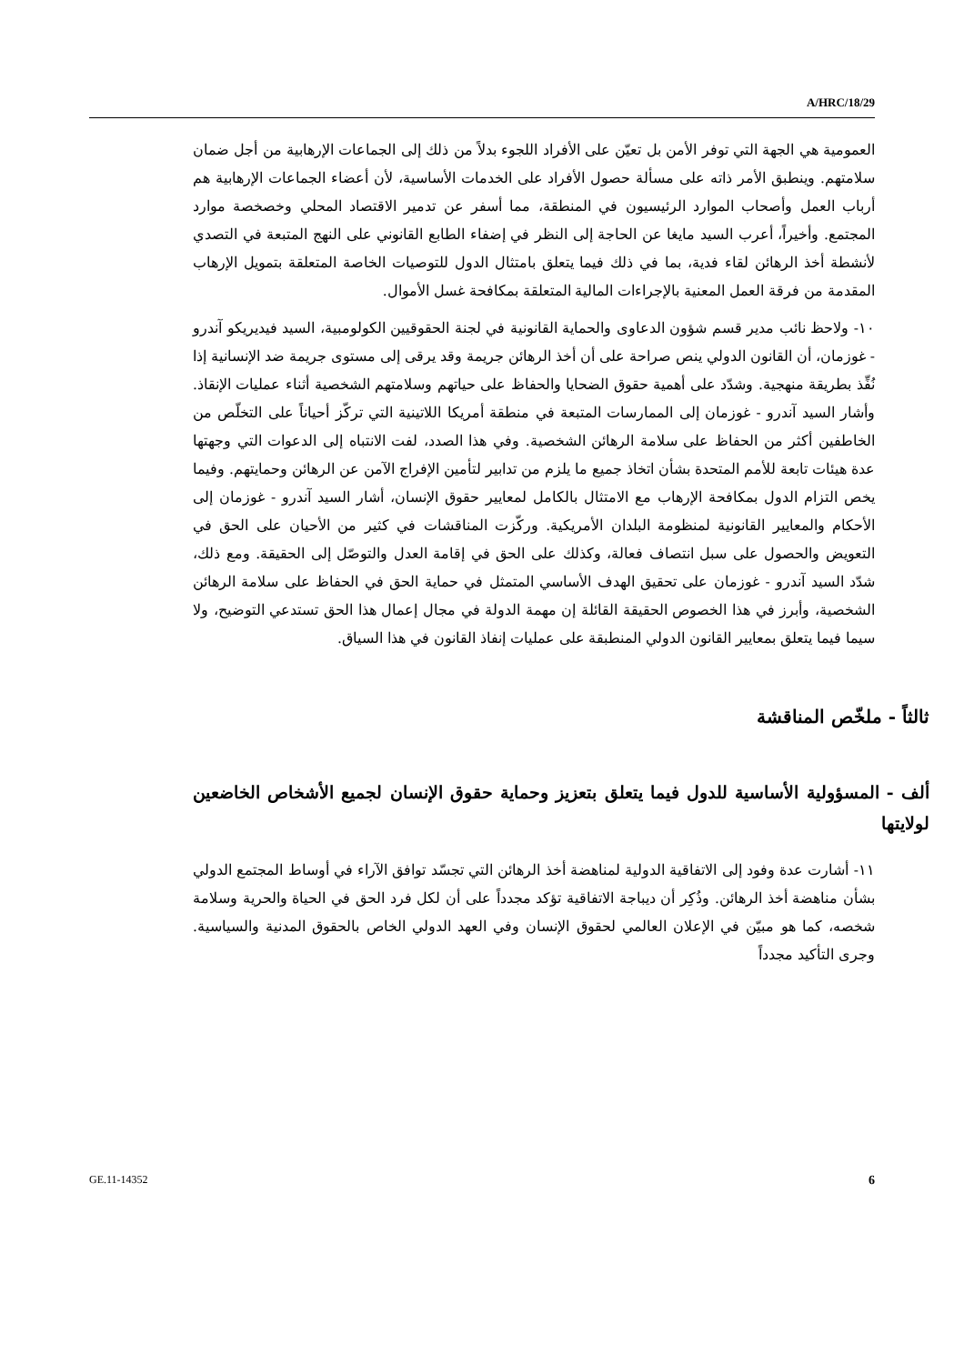A/HRC/18/29
العمومية هي الجهة التي توفر الأمن بل تعيّن على الأفراد اللجوء بدلاً من ذلك إلى الجماعات الإرهابية من أجل ضمان سلامتهم. وينطبق الأمر ذاته على مسألة حصول الأفراد على الخدمات الأساسية، لأن أعضاء الجماعات الإرهابية هم أرباب العمل وأصحاب الموارد الرئيسيون في المنطقة، مما أسفر عن تدمير الاقتصاد المحلي وخصخصة موارد المجتمع. وأخيراً، أعرب السيد مايغا عن الحاجة إلى النظر في إضفاء الطابع القانوني على النهج المتبعة في التصدي لأنشطة أخذ الرهائن لقاء فدية، بما في ذلك فيما يتعلق بامتثال الدول للتوصيات الخاصة المتعلقة بتمويل الإرهاب المقدمة من فرقة العمل المعنية بالإجراءات المالية المتعلقة بمكافحة غسل الأموال.
١٠- ولاحظ نائب مدير قسم شؤون الدعاوى والحماية القانونية في لجنة الحقوقيين الكولومبية، السيد فيديريكو آندرو - غوزمان، أن القانون الدولي ينص صراحة على أن أخذ الرهائن جريمة وقد يرقى إلى مستوى جريمة ضد الإنسانية إذا نُفِّذ بطريقة منهجية. وشدّد على أهمية حقوق الضحايا والحفاظ على حياتهم وسلامتهم الشخصية أثناء عمليات الإنقاذ. وأشار السيد آندرو - غوزمان إلى الممارسات المتبعة في منطقة أمريكا اللاتينية التي تركّز أحياناً على التخلّص من الخاطفين أكثر من الحفاظ على سلامة الرهائن الشخصية. وفي هذا الصدد، لفت الانتباه إلى الدعوات التي وجهتها عدة هيئات تابعة للأمم المتحدة بشأن اتخاذ جميع ما يلزم من تدابير لتأمين الإفراج الآمن عن الرهائن وحمايتهم. وفيما يخص التزام الدول بمكافحة الإرهاب مع الامتثال بالكامل لمعايير حقوق الإنسان، أشار السيد آندرو - غوزمان إلى الأحكام والمعايير القانونية لمنظومة البلدان الأمريكية. وركّزت المناقشات في كثير من الأحيان على الحق في التعويض والحصول على سبل انتصاف فعالة، وكذلك على الحق في إقامة العدل والتوصّل إلى الحقيقة. ومع ذلك، شدّد السيد آندرو - غوزمان على تحقيق الهدف الأساسي المتمثل في حماية الحق في الحفاظ على سلامة الرهائن الشخصية، وأبرز في هذا الخصوص الحقيقة القائلة إن مهمة الدولة في مجال إعمال هذا الحق تستدعي التوضيح، ولا سيما فيما يتعلق بمعايير القانون الدولي المنطبقة على عمليات إنفاذ القانون في هذا السياق.
ثالثاً - ملخّص المناقشة
ألف - المسؤولية الأساسية للدول فيما يتعلق بتعزيز وحماية حقوق الإنسان لجميع الأشخاص الخاضعين لولايتها
١١- أشارت عدة وفود إلى الاتفاقية الدولية لمناهضة أخذ الرهائن التي تجسّد توافق الآراء في أوساط المجتمع الدولي بشأن مناهضة أخذ الرهائن. وذُكِر أن ديباجة الاتفاقية تؤكد مجدداً على أن لكل فرد الحق في الحياة والحرية وسلامة شخصه، كما هو مبيّن في الإعلان العالمي لحقوق الإنسان وفي العهد الدولي الخاص بالحقوق المدنية والسياسية. وجرى التأكيد مجدداً
GE.11-14352 6